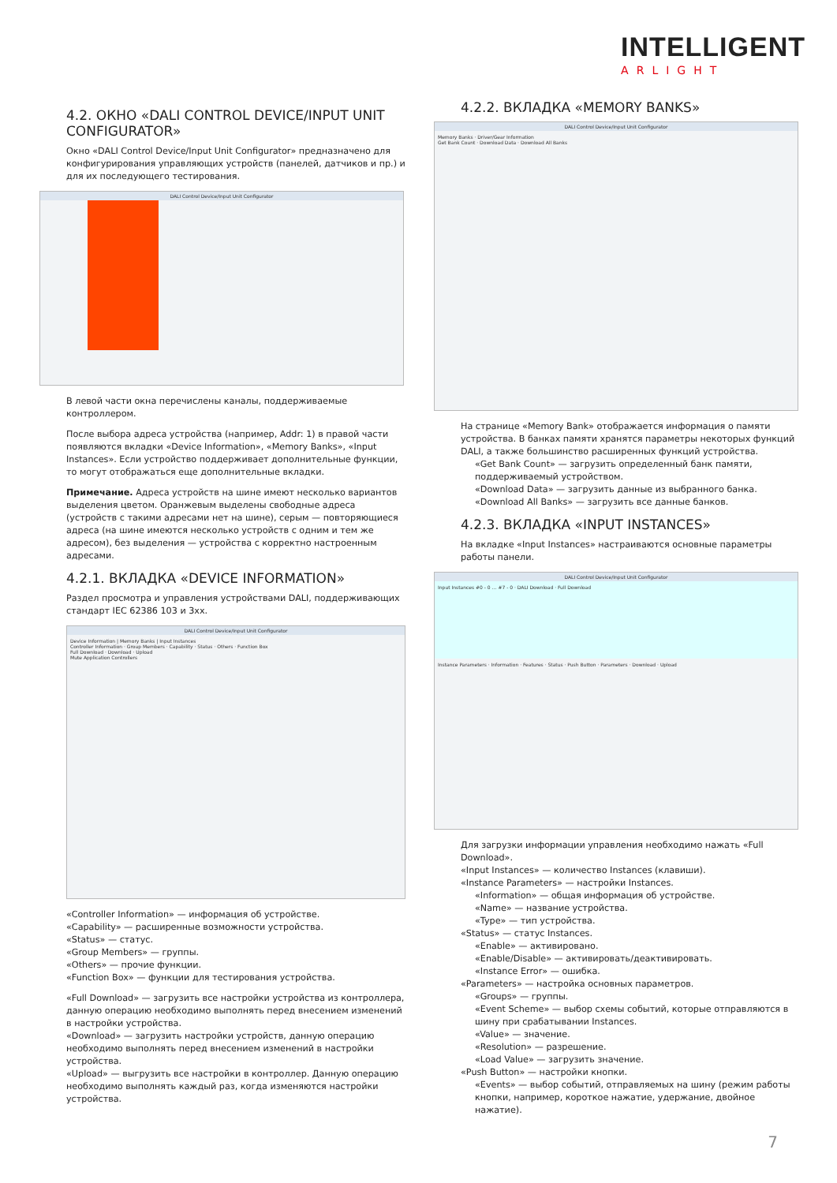INTELLIGENT
ARLIGHT
4.2. ОКНО «DALI CONTROL DEVICE/INPUT UNIT CONFIGURATOR»
Окно «DALI Control Device/Input Unit Configurator» предназначено для конфигурирования управляющих устройств (панелей, датчиков и пр.) и для их последующего тестирования.
DALI Control Device/Input Unit Configurator
В левой части окна перечислены каналы, поддерживаемые контроллером.
После выбора адреса устройства (например, Addr: 1) в правой части появляются вкладки «Device Information», «Memory Banks», «Input Instances». Если устройство поддерживает дополнительные функции, то могут отображаться еще дополнительные вкладки.
Примечание. Адреса устройств на шине имеют несколько вариантов выделения цветом. Оранжевым выделены свободные адреса (устройств с такими адресами нет на шине), серым — повторяющиеся адреса (на шине имеются несколько устройств с одним и тем же адресом), без выделения — устройства с корректно настроенным адресами.
4.2.1. ВКЛАДКА «DEVICE INFORMATION»
Раздел просмотра и управления устройствами DALI, поддерживающих стандарт IEC 62386 103 и 3xx.
DALI Control Device/Input Unit Configurator
Device Information | Memory Banks | Input Instances
Controller Information · Group Members · Capability · Status · Others · Function Box
Full Download · Download · Upload
Mute Application Controllers
«Controller Information» — информация об устройстве.
«Capability» — расширенные возможности устройства.
«Status» — статус.
«Group Members» — группы.
«Others» — прочие функции.
«Function Box» — функции для тестирования устройства.
«Full Download» — загрузить все настройки устройства из контроллера, данную операцию необходимо выполнять перед внесением изменений в настройки устройства.
«Download» — загрузить настройки устройств, данную операцию необходимо выполнять перед внесением изменений в настройки устройства.
«Upload» — выгрузить все настройки в контроллер. Данную операцию необходимо выполнять каждый раз, когда изменяются настройки устройства.
4.2.2. ВКЛАДКА «MEMORY BANKS»
DALI Control Device/Input Unit Configurator
Memory Banks · Driver/Gear Information
Get Bank Count · Download Data · Download All Banks
На странице «Memory Bank» отображается информация о памяти устройства. В банках памяти хранятся параметры некоторых функций DALI, а также большинство расширенных функций устройства.
«Get Bank Count» — загрузить определенный банк памяти, поддерживаемый устройством.
«Download Data» — загрузить данные из выбранного банка.
«Download All Banks» — загрузить все данные банков.
4.2.3. ВКЛАДКА «INPUT INSTANCES»
На вкладке «Input Instances» настраиваются основные параметры работы панели.
DALI Control Device/Input Unit Configurator
Input Instances #0 - 0 … #7 - 0 · DALI Download · Full Download
Instance Parameters · Information · Features · Status · Push Button · Parameters · Download · Upload
Для загрузки информации управления необходимо нажать «Full Download».
«Input Instances» — количество Instances (клавиши).
«Instance Parameters» — настройки Instances.
«Information» — общая информация об устройстве.
«Name» — название устройства.
«Type» — тип устройства.
«Status» — статус Instances.
«Enable» — активировано.
«Enable/Disable» — активировать/деактивировать.
«Instance Error» — ошибка.
«Parameters» — настройка основных параметров.
«Groups» — группы.
«Event Scheme» — выбор схемы событий, которые отправляются в шину при срабатывании Instances.
«Value» — значение.
«Resolution» — разрешение.
«Load Value» — загрузить значение.
«Push Button» — настройки кнопки.
«Events» — выбор событий, отправляемых на шину (режим работы кнопки, например, короткое нажатие, удержание, двойное нажатие).
7